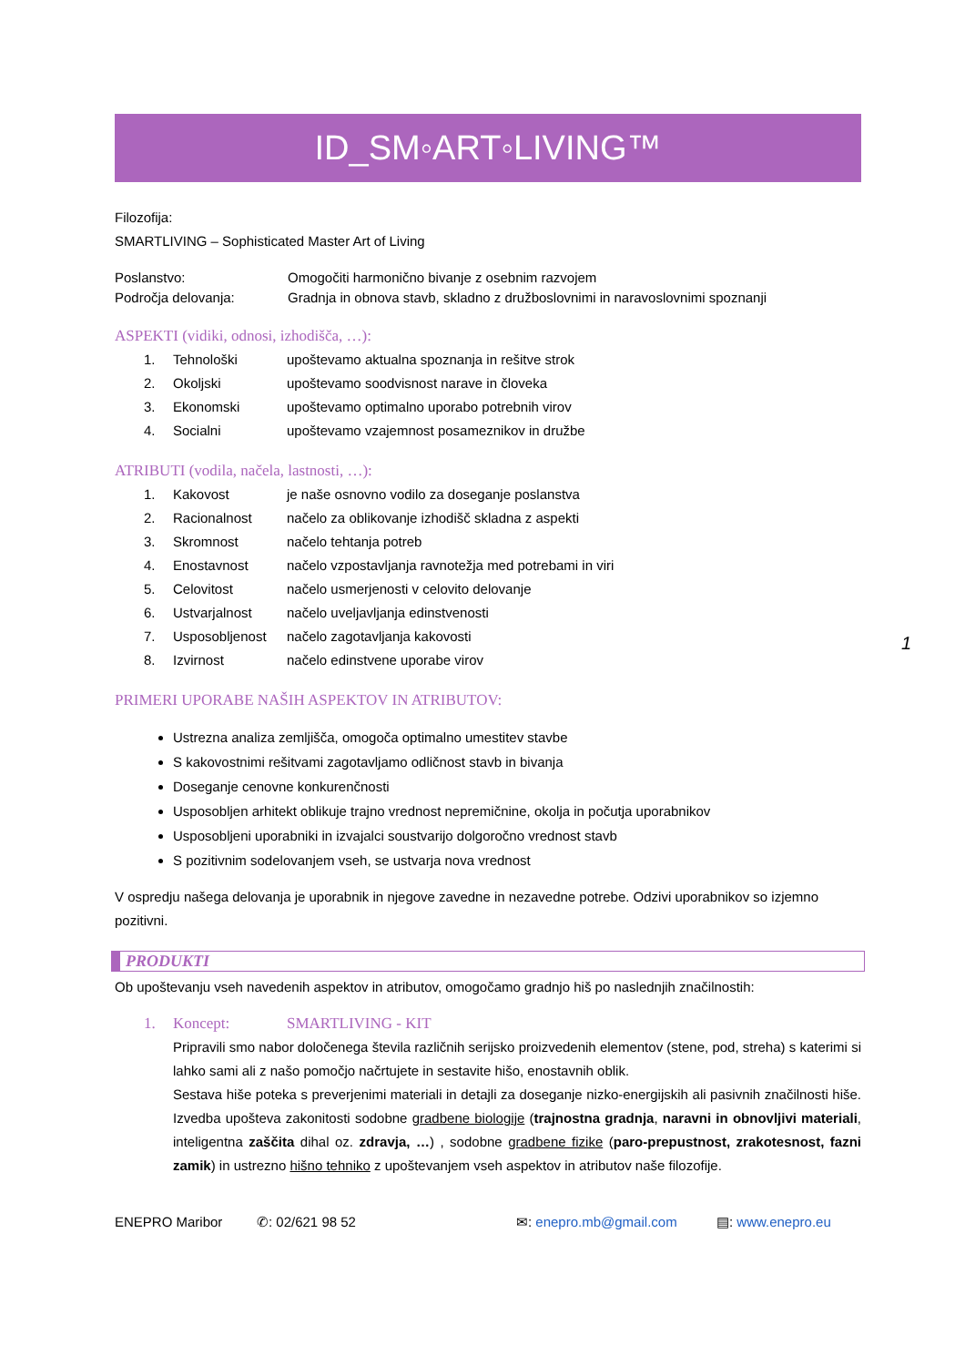ID_SM◦ART◦LIVING™
Filozofija:
SMARTLIVING – Sophisticated Master Art of Living
Poslanstvo: Omogočiti harmonično bivanje z osebnim razvojem
Področja delovanja: Gradnja in obnova stavb, skladno z družboslovnimi in naravoslovnimi spoznanji
ASPEKTI (vidiki, odnosi, izhodišča, …):
1. Tehnološki upoštevamo aktualna spoznanja in rešitve strok
2. Okoljski upoštevamo soodvisnost narave in človeka
3. Ekonomski upoštevamo optimalno uporabo potrebnih virov
4. Socialni upoštevamo vzajemnost posameznikov in družbe
ATRIBUTI (vodila, načela, lastnosti, …):
1. Kakovost je naše osnovno vodilo za doseganje poslanstva
2. Racionalnost načelo za oblikovanje izhodišč skladna z aspekti
3. Skromnost načelo tehtanja potreb
4. Enostavnost načelo vzpostavljanja ravnotežja med potrebami in viri
5. Celovitost načelo usmerjenosti v celovito delovanje
6. Ustvarjalnost načelo uveljavljanja edinstvenosti
7. Usposobljenost načelo zagotavljanja kakovosti
8. Izvirnost načelo edinstvene uporabe virov
PRIMERI UPORABE NAŠIH ASPEKTOV IN ATRIBUTOV:
Ustrezna analiza zemljišča, omogoča optimalno umestitev stavbe
S kakovostnimi rešitvami zagotavljamo odličnost stavb in bivanja
Doseganje cenovne konkurenčnosti
Usposobljen arhitekt oblikuje trajno vrednost nepremičnine, okolja in počutja uporabnikov
Usposobljeni uporabniki in izvajalci soustvarijo dolgoročno vrednost stavb
S pozitivnim sodelovanjem vseh, se ustvarja nova vrednost
V ospredju našega delovanja je uporabnik in njegove zavedne in nezavedne potrebe. Odzivi uporabnikov so izjemno pozitivni.
PRODUKTI
Ob upoštevanju vseh navedenih aspektov in atributov, omogočamo gradnjo hiš po naslednjih značilnostih:
1. Koncept: SMARTLIVING - KIT
Pripravili smo nabor določenega števila različnih serijsko proizvedenih elementov (stene, pod, streha) s katerimi si lahko sami ali z našo pomočjo načrtujete in sestavite hišo, enostavnih oblik.
Sestava hiše poteka s preverjenimi materiali in detajli za doseganje nizko-energijskih ali pasivnih značilnosti hiše. Izvedba upošteva zakonitosti sodobne gradbene biologije (trajnostna gradnja, naravni in obnovljivi materiali, inteligentna zaščita dihal oz. zdravja, …) , sodobne gradbene fizike (paro-prepustnost, zrakotesnost, fazni zamik) in ustrezno hišno tehniko z upoštevanjem vseh aspektov in atributov naše filozofije.
ENEPRO Maribor ✆: 02/621 98 52 ✉: enepro.mb@gmail.com ▤: www.enepro.eu
1